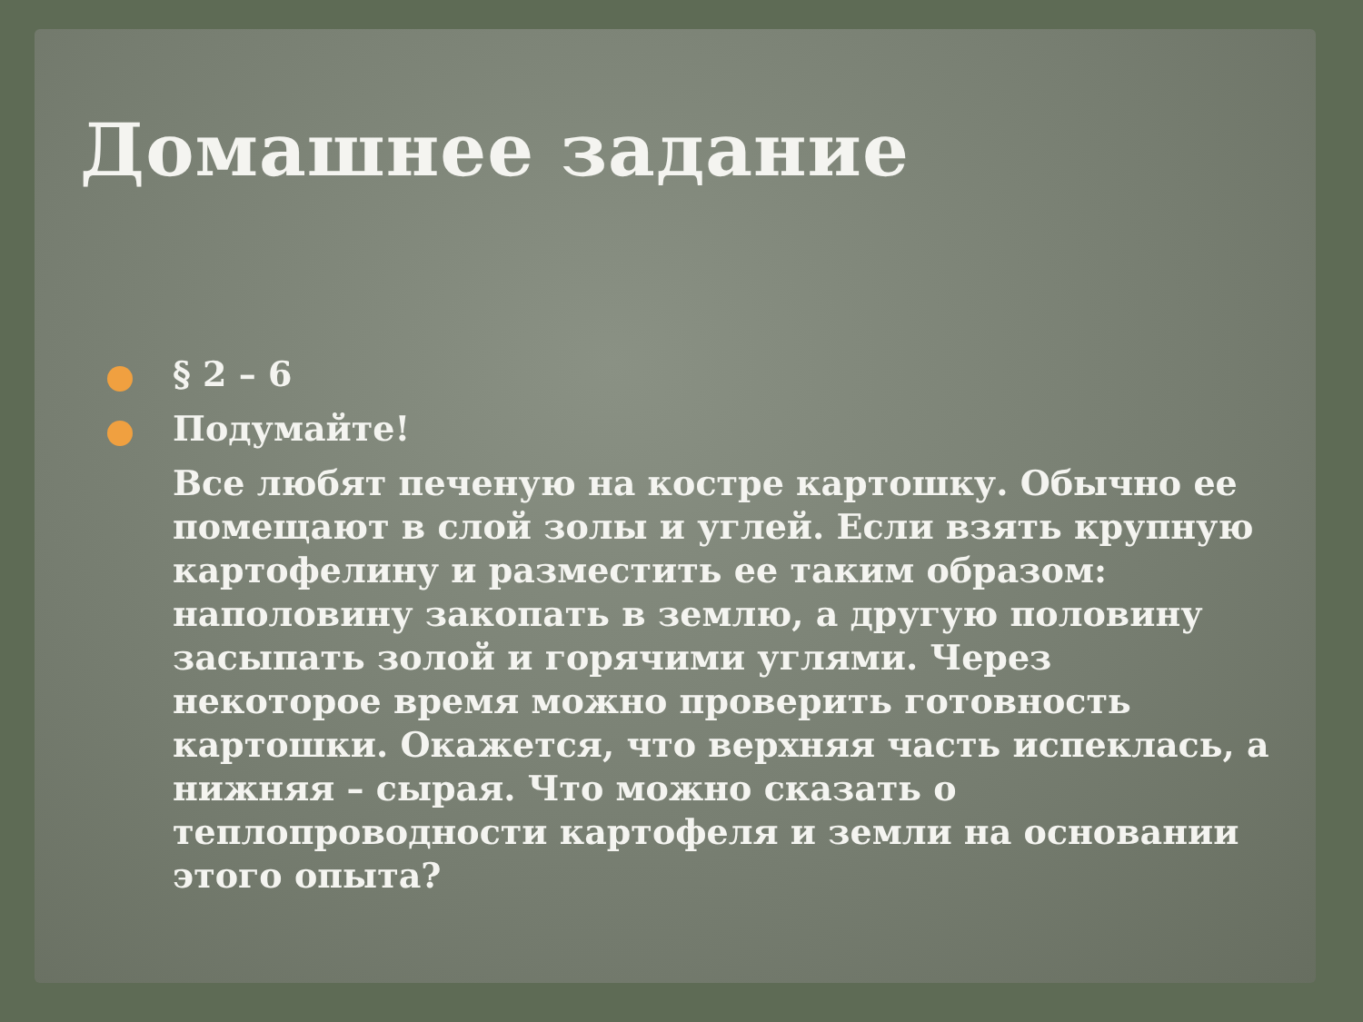Домашнее задание
§ 2 – 6
Подумайте!
Все любят печеную на костре картошку. Обычно ее помещают в слой золы и углей. Если взять крупную картофелину и разместить ее таким образом: наполовину закопать в землю, а другую половину засыпать золой и горячими углями. Через некоторое время можно проверить готовность картошки. Окажется, что верхняя часть испеклась, а нижняя – сырая. Что можно сказать о теплопроводности картофеля и земли на основании этого опыта?